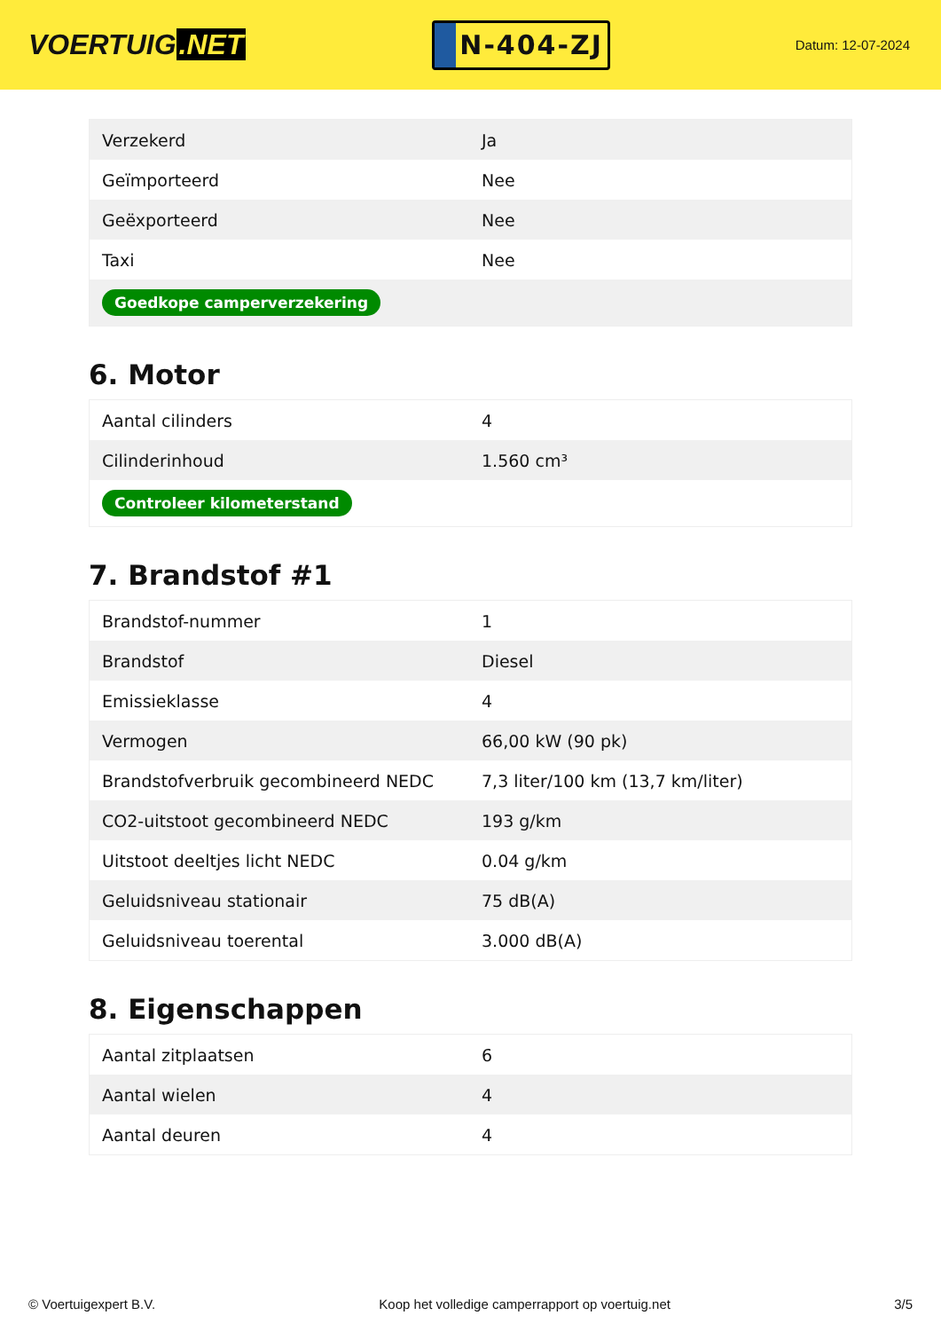VOERTUIG.NET
N-404-ZJ
Datum: 12-07-2024
| Verzekerd | Ja |
| Geïmporteerd | Nee |
| Geëxporteerd | Nee |
| Taxi | Nee |
| Goedkope camperverzekering | |
6. Motor
| Aantal cilinders | 4 |
| Cilinderinhoud | 1.560 cm³ |
| Controleer kilometerstand | |
7. Brandstof #1
| Brandstof-nummer | 1 |
| Brandstof | Diesel |
| Emissieklasse | 4 |
| Vermogen | 66,00 kW (90 pk) |
| Brandstofverbruik gecombineerd NEDC | 7,3 liter/100 km (13,7 km/liter) |
| CO2-uitstoot gecombineerd NEDC | 193 g/km |
| Uitstoot deeltjes licht NEDC | 0.04 g/km |
| Geluidsniveau stationair | 75 dB(A) |
| Geluidsniveau toerental | 3.000 dB(A) |
8. Eigenschappen
| Aantal zitplaatsen | 6 |
| Aantal wielen | 4 |
| Aantal deuren | 4 |
© Voertuigexpert B.V. Koop het volledige camperrapport op voertuig.net 3/5